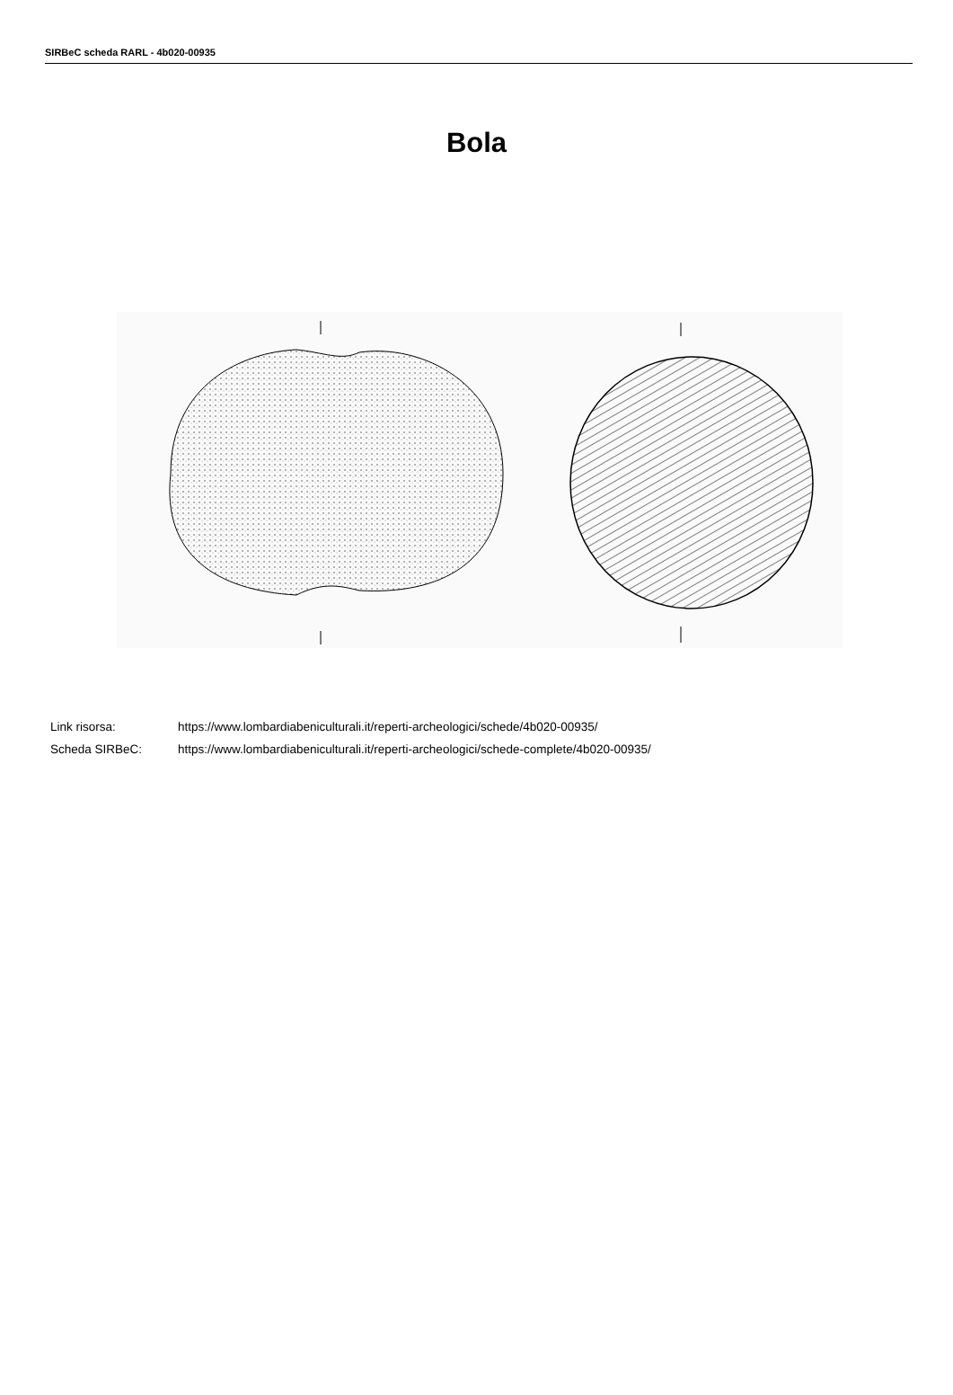SIRBeC scheda RARL - 4b020-00935
Bola
Link risorsa: https://www.lombardiabeniculturali.it/reperti-archeologici/schede/4b020-00935/
Scheda SIRBeC: https://www.lombardiabeniculturali.it/reperti-archeologici/schede-complete/4b020-00935/